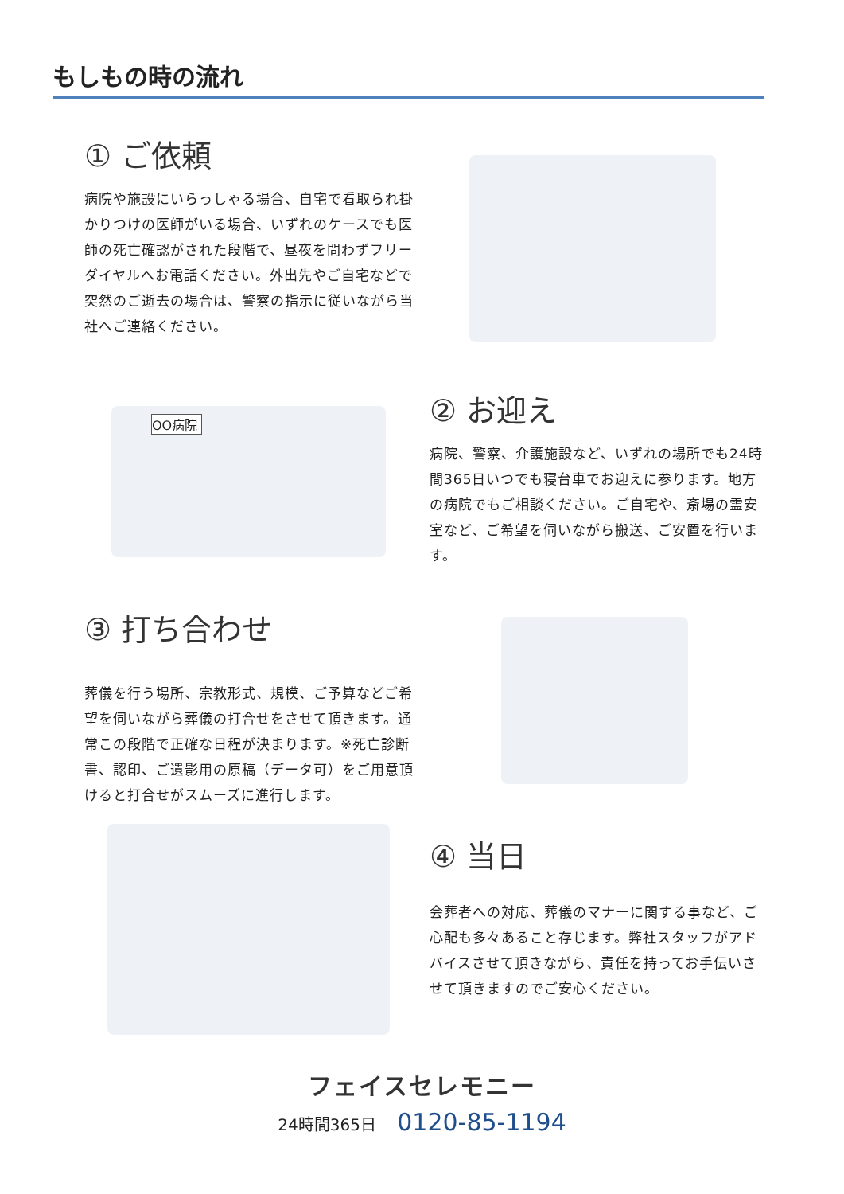もしもの時の流れ
① ご依頼
病院や施設にいらっしゃる場合、自宅で看取られ掛かりつけの医師がいる場合、いずれのケースでも医師の死亡確認がされた段階で、昼夜を問わずフリーダイヤルへお電話ください。外出先やご自宅などで突然のご逝去の場合は、警察の指示に従いながら当社へご連絡ください。
OO病院
② お迎え
病院、警察、介護施設など、いずれの場所でも24時間365日いつでも寝台車でお迎えに参ります。地方の病院でもご相談ください。ご自宅や、斎場の霊安室など、ご希望を伺いながら搬送、ご安置を行います。
③ 打ち合わせ
葬儀を行う場所、宗教形式、規模、ご予算などご希望を伺いながら葬儀の打合せをさせて頂きます。通常この段階で正確な日程が決まります。※死亡診断書、認印、ご遺影用の原稿（データ可）をご用意頂けると打合せがスムーズに進行します。
④ 当日
会葬者への対応、葬儀のマナーに関する事など、ご心配も多々あること存じます。弊社スタッフがアドバイスさせて頂きながら、責任を持ってお手伝いさせて頂きますのでご安心ください。
フェイスセレモニー
24時間365日 0120-85-1194